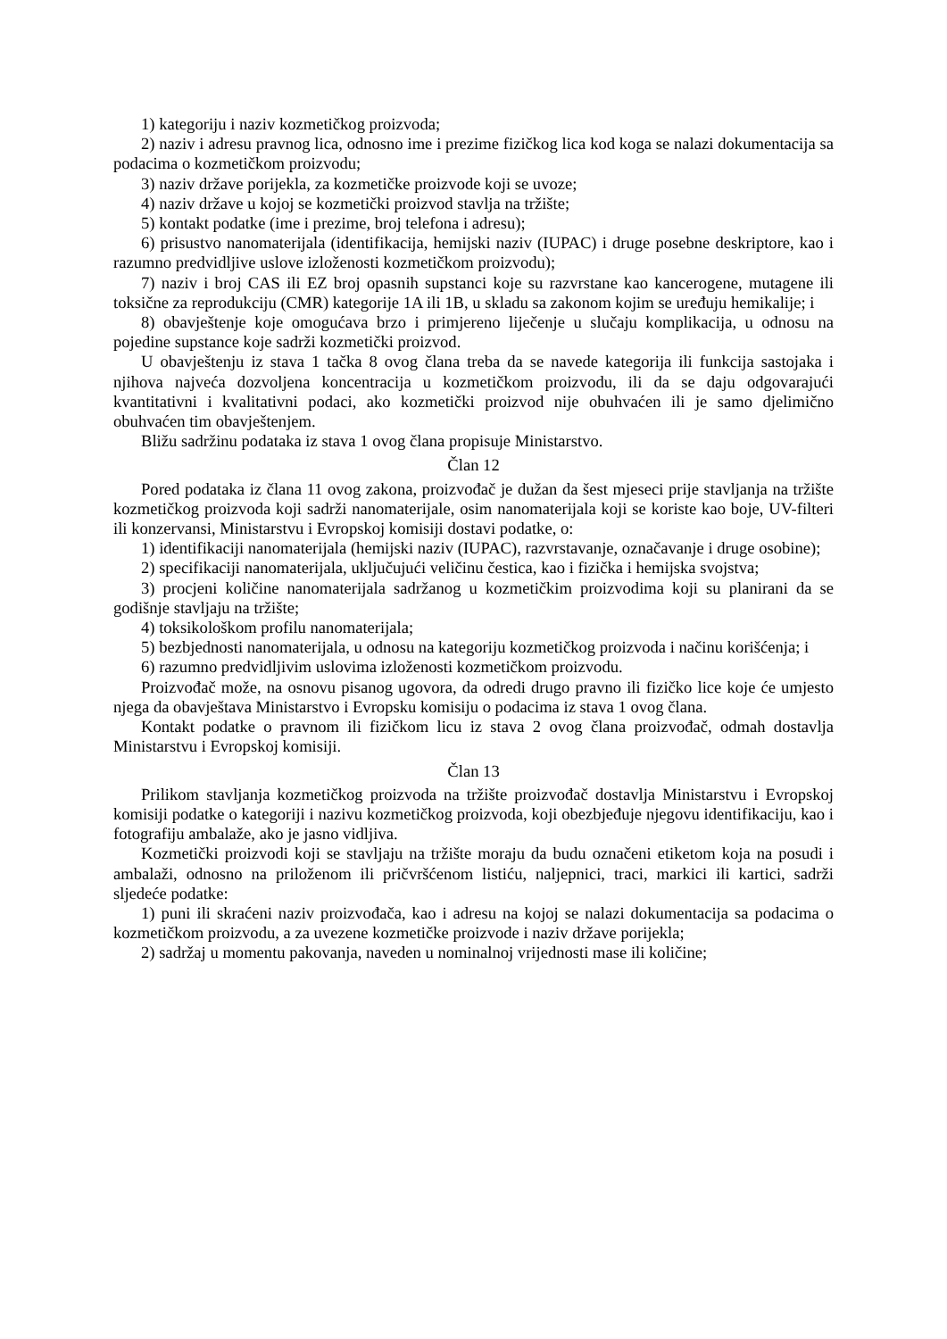1) kategoriju i naziv kozmetičkog proizvoda;
2) naziv i adresu pravnog lica, odnosno ime i prezime fizičkog lica kod koga se nalazi dokumentacija sa podacima o kozmetičkom proizvodu;
3) naziv države porijekla, za kozmetičke proizvode koji se uvoze;
4) naziv države u kojoj se kozmetički proizvod stavlja na tržište;
5) kontakt podatke (ime i prezime, broj telefona i adresu);
6) prisustvo nanomaterijala (identifikacija, hemijski naziv (IUPAC) i druge posebne deskriptore, kao i razumno predvidljive uslove izloženosti kozmetičkom proizvodu);
7) naziv i broj CAS ili EZ broj opasnih supstanci koje su razvrstane kao kancerogene, mutagene ili toksične za reprodukciju (CMR) kategorije 1A ili 1B, u skladu sa zakonom kojim se uređuju hemikalije; i
8) obavještenje koje omogućava brzo i primjereno liječenje u slučaju komplikacija, u odnosu na pojedine supstance koje sadrži kozmetički proizvod.
U obavještenju iz stava 1 tačka 8 ovog člana treba da se navede kategorija ili funkcija sastojaka i njihova najveća dozvoljena koncentracija u kozmetičkom proizvodu, ili da se daju odgovarajući kvantitativni i kvalitativni podaci, ako kozmetički proizvod nije obuhvaćen ili je samo djelimično obuhvaćen tim obavještenjem.
Bližu sadržinu podataka iz stava 1 ovog člana propisuje Ministarstvo.
Član 12
Pored podataka iz člana 11 ovog zakona, proizvođač je dužan da šest mjeseci prije stavljanja na tržište kozmetičkog proizvoda koji sadrži nanomaterijale, osim nanomaterijala koji se koriste kao boje, UV-filteri ili konzervansi, Ministarstvu i Evropskoj komisiji dostavi podatke, o:
1) identifikaciji nanomaterijala (hemijski naziv (IUPAC), razvrstavanje, označavanje i druge osobine);
2) specifikaciji nanomaterijala, uključujući veličinu čestica, kao i fizička i hemijska svojstva;
3) procjeni količine nanomaterijala sadržanog u kozmetičkim proizvodima koji su planirani da se godišnje stavljaju na tržište;
4) toksikološkom profilu nanomaterijala;
5) bezbjednosti nanomaterijala, u odnosu na kategoriju kozmetičkog proizvoda i načinu korišćenja; i
6) razumno predvidljivim uslovima izloženosti kozmetičkom proizvodu.
Proizvođač može, na osnovu pisanog ugovora, da odredi drugo pravno ili fizičko lice koje će umjesto njega da obavještava Ministarstvo i Evropsku komisiju o podacima iz stava 1 ovog člana.
Kontakt podatke o pravnom ili fizičkom licu iz stava 2 ovog člana proizvođač, odmah dostavlja Ministarstvu i Evropskoj komisiji.
Član 13
Prilikom stavljanja kozmetičkog proizvoda na tržište proizvođač dostavlja Ministarstvu i Evropskoj komisiji podatke o kategoriji i nazivu kozmetičkog proizvoda, koji obezbjeđuje njegovu identifikaciju, kao i fotografiju ambalaže, ako je jasno vidljiva.
Kozmetički proizvodi koji se stavljaju na tržište moraju da budu označeni etiketom koja na posudi i ambalaži, odnosno na priloženom ili pričvršćenom listiću, naljepnici, traci, markici ili kartici, sadrži sljedeće podatke:
1) puni ili skraćeni naziv proizvođača, kao i adresu na kojoj se nalazi dokumentacija sa podacima o kozmetičkom proizvodu, a za uvezene kozmetičke proizvode i naziv države porijekla;
2) sadržaj u momentu pakovanja, naveden u nominalnoj vrijednosti mase ili količine;